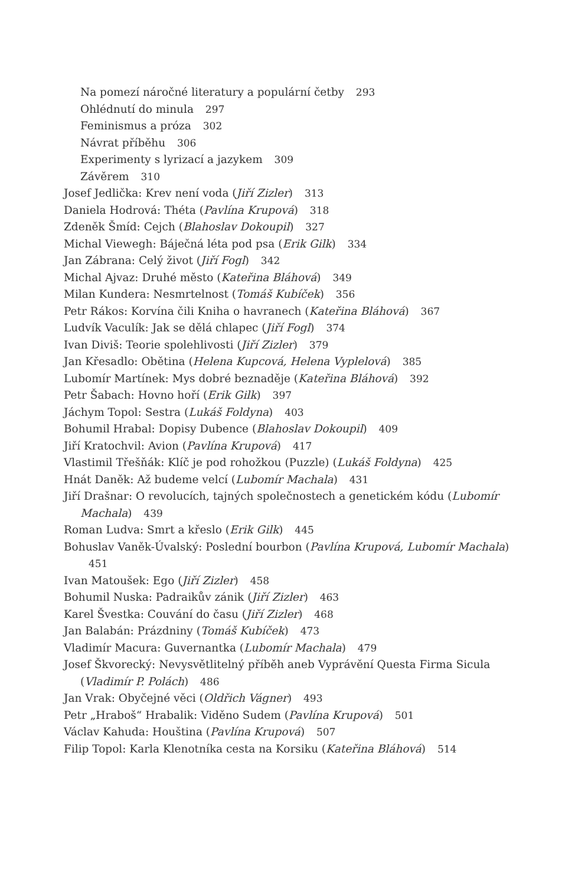Na pomezí náročné literatury a populární četby 293
Ohlédnutí do minula 297
Feminismus a próza 302
Návrat příběhu 306
Experimenty s lyrizací a jazykem 309
Závěrem 310
Josef Jedlička: Krev není voda (Jiří Zizler) 313
Daniela Hodrová: Théta (Pavlína Krupová) 318
Zdeněk Šmíd: Cejch (Blahoslav Dokoupil) 327
Michal Viewegh: Báječná léta pod psa (Erik Gilk) 334
Jan Zábrana: Celý život (Jiří Fogl) 342
Michal Ajvaz: Druhé město (Kateřina Bláhová) 349
Milan Kundera: Nesmrtelnost (Tomáš Kubíček) 356
Petr Rákos: Korvína čili Kniha o havranech (Kateřina Bláhová) 367
Ludvík Vaculík: Jak se dělá chlapec (Jiří Fogl) 374
Ivan Diviš: Teorie spolehlivosti (Jiří Zizler) 379
Jan Křesadlo: Obětina (Helena Kupcová, Helena Vyplelová) 385
Lubomír Martínek: Mys dobré beznaděje (Kateřina Bláhová) 392
Petr Šabach: Hovno hoří (Erik Gilk) 397
Jáchym Topol: Sestra (Lukáš Foldyna) 403
Bohumil Hrabal: Dopisy Dubence (Blahoslav Dokoupil) 409
Jiří Kratochvil: Avion (Pavlína Krupová) 417
Vlastimil Třešňák: Klíč je pod rohožkou (Puzzle) (Lukáš Foldyna) 425
Hnát Daněk: Až budeme velcí (Lubomír Machala) 431
Jiří Drašnar: O revolucích, tajných společnostech a genetickém kódu (Lubomír Machala) 439
Roman Ludva: Smrt a křeslo (Erik Gilk) 445
Bohuslav Vaněk-Úvalský: Poslední bourbon (Pavlína Krupová, Lubomír Machala) 451
Ivan Matoušek: Ego (Jiří Zizler) 458
Bohumil Nuska: Padraikův zánik (Jiří Zizler) 463
Karel Švestka: Couvání do času (Jiří Zizler) 468
Jan Balabán: Prázdniny (Tomáš Kubíček) 473
Vladimír Macura: Guvernantka (Lubomír Machala) 479
Josef Škvorecký: Nevysvětlitelný příběh aneb Vyprávění Questa Firma Sicula (Vladimír P. Polách) 486
Jan Vrak: Obyčejné věci (Oldřich Vágner) 493
Petr „Hraboš“ Hrabalik: Viděno Sudem (Pavlína Krupová) 501
Václav Kahuda: Houština (Pavlína Krupová) 507
Filip Topol: Karla Klenotníka cesta na Korsiku (Kateřina Bláhová) 514